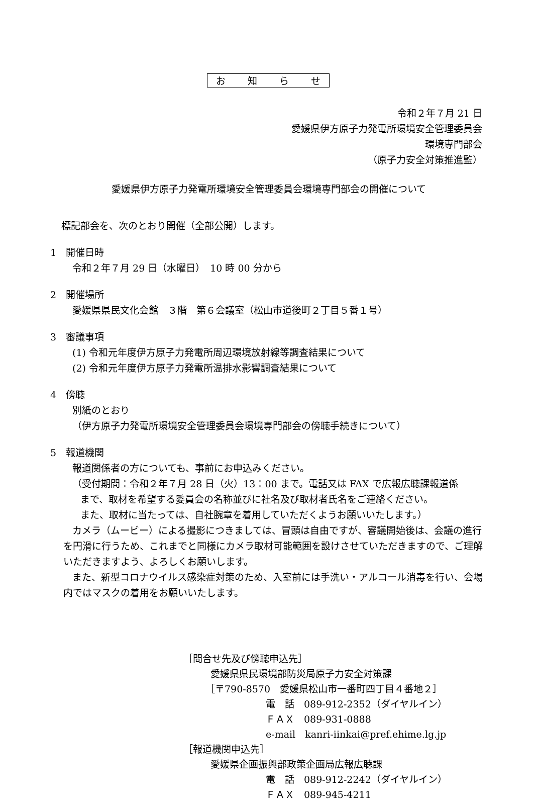お　　知　　ら　　せ
令和２年７月 21 日
愛媛県伊方原子力発電所環境安全管理委員会
環境専門部会
（原子力安全対策推進監）
愛媛県伊方原子力発電所環境安全管理委員会環境専門部会の開催について
標記部会を、次のとおり開催（全部公開）します。
1　開催日時
令和２年７月 29 日（水曜日）　10 時 00 分から
2　開催場所
愛媛県県民文化会館　３階　第６会議室（松山市道後町２丁目５番１号）
3　審議事項
(1) 令和元年度伊方原子力発電所周辺環境放射線等調査結果について
(2) 令和元年度伊方原子力発電所温排水影響調査結果について
4　傍聴
別紙のとおり
（伊方原子力発電所環境安全管理委員会環境専門部会の傍聴手続きについて）
5　報道機関
報道関係者の方についても、事前にお申込みください。
（受付期間：令和２年７月 28 日（火）13：00 まで。電話又は FAX で広報広聴課報道係
まで、取材を希望する委員会の名称並びに社名及び取材者氏名をご連絡ください。
また、取材に当たっては、自社腕章を着用していただくようお願いいたします。）
カメラ（ムービー）による撮影につきましては、冒頭は自由ですが、審議開始後は、会議の進行を円滑に行うため、これまでと同様にカメラ取材可能範囲を設けさせていただきますので、ご理解いただきますよう、よろしくお願いします。
また、新型コロナウイルス感染症対策のため、入室前には手洗い・アルコール消毒を行い、会場内ではマスクの着用をお願いいたします。
［問合せ先及び傍聴申込先］
愛媛県県民環境部防災局原子力安全対策課
［〒790-8570　愛媛県松山市一番町四丁目４番地２］
電　話　089-912-2352（ダイヤルイン）
ＦＡＸ　089-931-0888
e-mail　kanri-iinkai@pref.ehime.lg.jp
［報道機関申込先］
愛媛県企画振興部政策企画局広報広聴課
電　話　089-912-2242（ダイヤルイン）
ＦＡＸ　089-945-4211